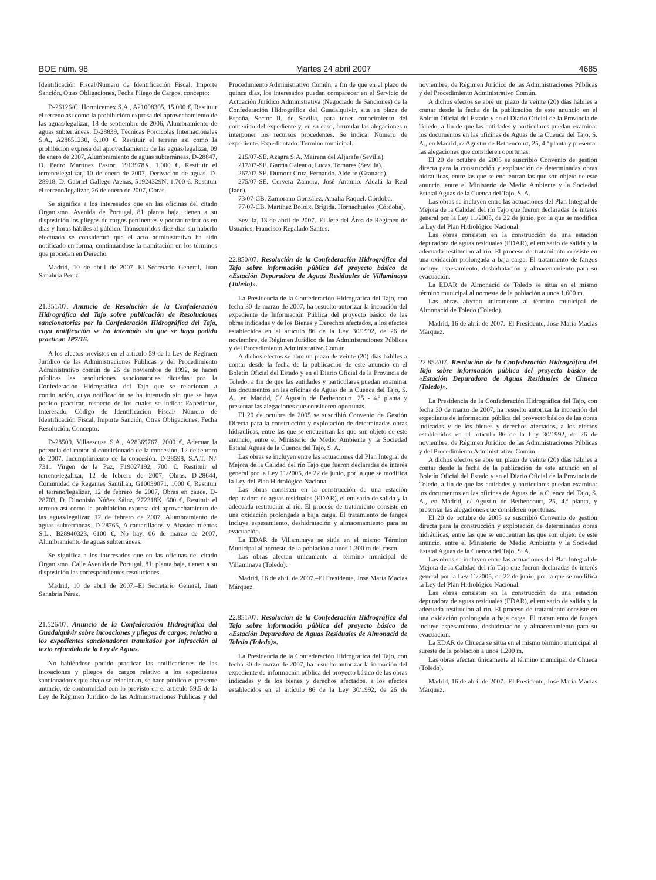BOE núm. 98 Martes 24 abril 2007 4685
Identificación Fiscal/Número de Identificación Fiscal, Importe Sanción, Otras Obligaciones, Fecha Pliego de Cargos, concepto:
D-26126/C, Hormicemex S.A., A21008305, 15.000 €, Restituir el terreno así como la prohibicióm expresa del aprovechamiento de las aguas/legalizar, 18 de septiembre de 2006, Alumbramiento de aguas subterráneas. D-28839, Técnicas Porcícolas Internacionales S.A., A28651230, 6.100 €, Restituir el terreno así como la prohibición expresa del aprovechamiento de las aguas/legalizar, 09 de enero de 2007, Alumbramiento de aguas subterráneas. D-28847, D. Pedro Martínez Pastor, 1913978X, 1.000 €, Restituir el terreno/legalizar, 10 de enero de 2007, Derivación de aguas. D-28918, D. Gabriel Gallego Arenas, 51924329N, 1.700 €, Restituir el terreno/legalizar, 26 de enero de 2007, Obras.
Se significa a los interesados que en las oficinas del citado Organismo, Avenida de Portugal, 81 planta baja, tienen a su disposición los pliegos de cargos pertinentes y podrán retirarlos en días y horas hábiles al público. Transcurridos diez días sin haberlo efectuado se considerará que el acto administrativo ha sido notificado en forma, continuándose la tramitación en los términos que procedan en Derecho.
Madrid, 10 de abril de 2007.–El Secretario General, Juan Sanabria Pérez.
21.351/07. Anuncio de Resolución de la Confederación Hidrográfica del Tajo sobre publicación de Resoluciones sancionatorias por la Confederación Hidrográfica del Tajo, cuya notificación se ha intentado sin que se haya podido practicar. IP7/16.
A los efectos previstos en el artículo 59 de la Ley de Régimen Jurídico de las Administraciones Públicas y del Procedimiento Administrativo común de 26 de noviembre de 1992, se hacen públicas las resoluciones sancionatorias dictadas por la Confederación Hidrográfica del Tajo que se relacionan a continuación, cuya notificación se ha intentado sin que se haya podido practicar, respecto de los cuales se indica: Expediente, Interesado, Código de Identificación Fiscal/ Número de Identificación Fiscal, Importe Sanción, Otras Obligaciones, Fecha Resolución, Concepto:
D-28509, Villaescusa S.A., A28369767, 2000 €, Adecuar la potencia del motor al condicionado de la concesión, 12 de febrero de 2007, Incumplimiento de la concesión. D-28598, S.A.T. N.º 7311 Virgen de la Paz, F19027192, 700 €, Restituir el terreno/legalizar, 12 de febrero de 2007, Obras. D-28644, Comunidad de Regantes Santillán, G10039071, 1000 €, Restituir el terreno/legalizar, 12 de febrero de 2007, Obras en cauce. D-28703, D. Dinonisio Núñez Sáinz, 272318K, 600 €, Restituir el terreno así como la prohibición expresa del aprovechamiento de las aguas/legalizar, 12 de febrero de 2007, Alumbramiento de aguas subterráneas. D-28765, Alcantarillados y Abastecimientos S.L., B28940323, 6100 €, No hay, 06 de marzo de 2007, Alumbramiento de aguas subterráneas.
Se significa a los interesados que en las oficinas del citado Organismo, Calle Avenida de Portugal, 81, planta baja, tienen a su disposición las correspondientes resoluciones.
Madrid, 10 de abril de 2007.–El Secretario General, Juan Sanabria Pérez.
21.526/07. Anuncio de la Confederación Hidrográfica del Guadalquivir sobre incoaciones y pliegos de cargos, relativo a los expedientes sancionadores tramitados por infracción al texto refundido de la Ley de Aguas.
No habiéndose podido practicar las notificaciones de las incoaciones y pliegos de cargos relativo a los expedientes sancionadores que abajo se relacionan, se hace público el presente anuncio, de conformidad con lo previsto en el artículo 59.5 de la Ley de Régimen Jurídico de las Administraciones Públicas y del Procedimiento Administrativo Común, a fin de que en el plazo de quince días, los interesados puedan comparecer en el Servicio de Actuación Jurídico Administrativa (Negociado de Sanciones) de la Confederación Hidrográfica del Guadalquivir, sita en plaza de España, Sector II, de Sevilla, para tener conocimiento del contenido del expediente y, en su caso, formular las alegaciones o interponer los recursos procedentes. Se indica: Número de expediente. Expedientado. Término municipal.
215/07-SE. Azagra S.A. Mairena del Aljarafe (Sevilla).
217/07-SE. García Galeano, Lucas. Tomares (Sevilla).
267/07-SE. Dumont Cruz, Fernando. Aldeire (Granada).
275/07-SE. Cervera Zamora, José Antonio. Alcalá la Real (Jaén).
73/07-CB. Zamorano González, Amalia Raquel. Córdoba.
77/07-CB. Martínez Boloix, Brígida. Hornachuelos (Córdoba).
Sevilla, 13 de abril de 2007.–El Jefe del Área de Régimen de Usuarios, Francisco Regalado Santos.
22.850/07. Resolución de la Confederación Hidrográfica del Tajo sobre información pública del proyecto básico de «Estación Depuradora de Aguas Residuales de Villaminaya (Toledo)».
La Presidencia de la Confederación Hidrográfica del Tajo, con fecha 30 de marzo de 2007, ha resuelto autorizar la incoación del expediente de Información Pública del proyecto básico de las obras indicadas y de los Bienes y Derechos afectados, a los efectos establecidos en el artículo 86 de la Ley 30/1992, de 26 de noviembre, de Régimen Jurídico de las Administraciones Públicas y del Procedimiento Administrativo Común.
A dichos efectos se abre un plazo de veinte (20) días hábiles a contar desde la fecha de la publicación de este anuncio en el Boletín Oficial del Estado y en el Diario Oficial de la Provincia de Toledo, a fin de que las entidades y particulares puedan examinar los documentos en las oficinas de Aguas de la Cuenca del Tajo, S. A., en Madrid, C/ Agustín de Bethencourt, 25 - 4.ª planta y presentar las alegaciones que consideren oportunas.
El 20 de octubre de 2005 se suscribió Convenio de Gestión Directa para la construcción y explotación de determinadas obras hidráulicas, entre las que se encuentran las que son objeto de este anuncio, entre el Ministerio de Medio Ambiente y la Sociedad Estatal Aguas de la Cuenca del Tajo, S. A.
Las obras se incluyen entre las actuaciones del Plan Integral de Mejora de la Calidad del río Tajo que fueron declaradas de interés general por la Ley 11/2005, de 22 de junio, por la que se modifica la Ley del Plan Hidrológico Nacional.
Las obras consisten en la construcción de una estación depuradora de aguas residuales (EDAR), el emisario de salida y la adecuada restitución al río. El proceso de tratamiento consiste en una oxidación prolongada a baja carga. El tratamiento de fangos incluye espesamiento, deshidratación y almacenamiento para su evacuación.
La EDAR de Villaminaya se sitúa en el mismo Término Municipal al noroeste de la población a unos 1.300 m del casco.
Las obras afectan únicamente al término municipal de Villaminaya (Toledo).
Madrid, 16 de abril de 2007.–El Presidente, José María Macías Márquez.
22.851/07. Resolución de la Confederación Hidrográfica del Tajo sobre información pública del proyecto básico de «Estación Depuradora de Aguas Residuales de Almonacid de Toledo (Toledo)».
La Presidencia de la Confederación Hidrográfica del Tajo, con fecha 30 de marzo de 2007, ha resuelto autorizar la incoación del expediente de información pública del proyecto básico de las obras indicadas y de los bienes y derechos afectados, a los efectos establecidos en el artículo 86 de la Ley 30/1992, de 26 de noviembre, de Régimen Jurídico de las Administraciones Públicas y del Procedimiento Administrativo Común.
A dichos efectos se abre un plazo de veinte (20) días hábiles a contar desde la fecha de la publicación de este anuncio en el Boletín Oficial del Estado y en el Diario Oficial de la Provincia de Toledo, a fin de que las entidades y particulares puedan examinar los documentos en las oficinas de Aguas de la Cuenca del Tajo, S. A., en Madrid, c/ Agustín de Bethencourt, 25, 4.ª planta y presentar las alegaciones que consideren oportunas.
El 20 de octubre de 2005 se suscribió Convenio de gestión directa para la construcción y explotación de determinadas obras hidráulicas, entre las que se encuentran las que son objeto de este anuncio, entre el Ministerio de Medio Ambiente y la Sociedad Estatal Aguas de la Cuenca del Tajo, S. A.
Las obras se incluyen entre las actuaciones del Plan Integral de Mejora de la Calidad del río Tajo que fueron declaradas de interés general por la Ley 11/2005, de 22 de junio, por la que se modifica la Ley del Plan Hidrológico Nacional.
Las obras consisten en la construcción de una estación depuradora de aguas residuales (EDAR), el emisario de salida y la adecuada restitución al río. El proceso de tratamiento consiste en una oxidación prolongada a baja carga. El tratamiento de fangos incluye espesamiento, deshidratación y almacenamiento para su evacuación.
La EDAR de Almonacid de Toledo se sitúa en el mismo término municipal al noroeste de la población a unos 1.600 m.
Las obras afectan únicamente al término municipal de Almonacid de Toledo (Toledo).
Madrid, 16 de abril de 2007.–El Presidente, José María Macías Márquez.
22.852/07. Resolución de la Confederación Hidrográfica del Tajo sobre información pública del proyecto básico de «Estación Depuradora de Aguas Residuales de Chueca (Toledo)».
La Presidencia de la Confederación Hidrográfica del Tajo, con fecha 30 de marzo de 2007, ha resuelto autorizar la incoación del expediente de información pública del proyecto básico de las obras indicadas y de los bienes y derechos afectados, a los efectos establecidos en el artículo 86 de la Ley 30/1992, de 26 de noviembre, de Régimen Jurídico de las Administraciones Públicas y del Procedimiento Administrativo Común.
A dichos efectos se abre un plazo de veinte (20) días hábiles a contar desde la fecha de la publicación de este anuncio en el Boletín Oficial del Estado y en el Diario Oficial de la Provincia de Toledo, a fin de que las entidades y particulares puedan examinar los documentos en las oficinas de Aguas de la Cuenca del Tajo, S. A., en Madrid, c/ Agustín de Bethencourt, 25, 4.ª planta, y presentar las alegaciones que consideren oportunas.
El 20 de octubre de 2005 se suscribió Convenio de gestión directa para la construcción y explotación de determinadas obras hidráulicas, entre las que se encuentran las que son objeto de este anuncio, entre el Ministerio de Medio Ambiente y la Sociedad Estatal Aguas de la Cuenca del Tajo, S. A.
Las obras se incluyen entre las actuaciones del Plan Integral de Mejora de la Calidad del río Tajo que fueron declaradas de interés general por la Ley 11/2005, de 22 de junio, por la que se modifica la Ley del Plan Hidrológico Nacional.
Las obras consisten en la construcción de una estación depuradora de aguas residuales (EDAR), el emisario de salida y la adecuada restitución al río. El proceso de tratamiento consiste en una oxidación prolongada a baja carga. El tratamiento de fangos incluye espesamiento, deshidratación y almacenamiento para su evacuación.
La EDAR de Chueca se sitúa en el mismo término municipal al sureste de la población a unos 1.200 m.
Las obras afectan únicamente al término municipal de Chueca (Toledo).
Madrid, 16 de abril de 2007.–El Presidente, José María Macías Márquez.